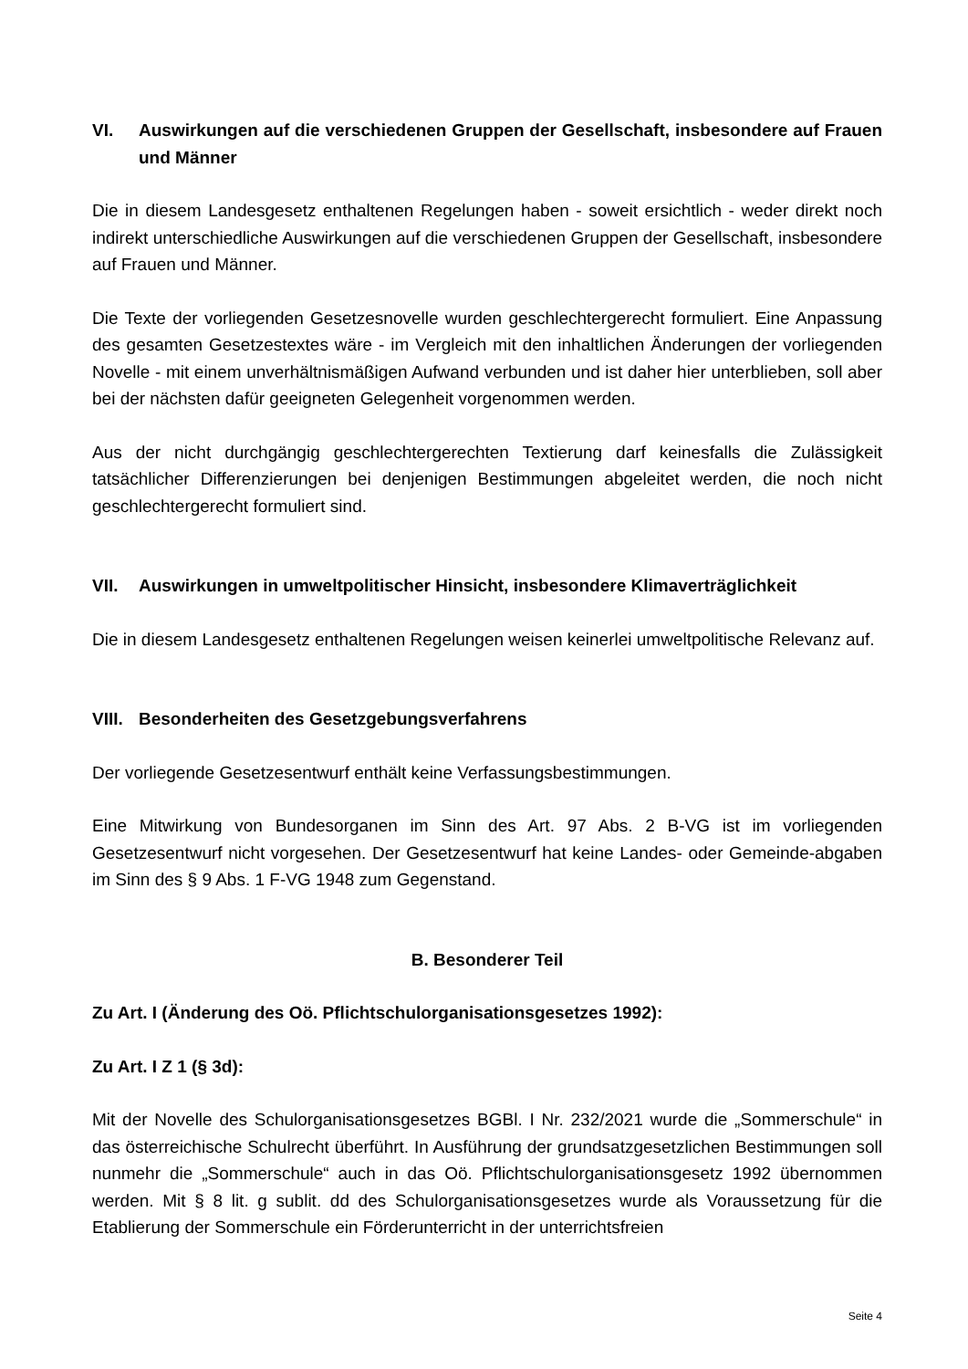VI. Auswirkungen auf die verschiedenen Gruppen der Gesellschaft, insbesondere auf Frauen und Männer
Die in diesem Landesgesetz enthaltenen Regelungen haben - soweit ersichtlich - weder direkt noch indirekt unterschiedliche Auswirkungen auf die verschiedenen Gruppen der Gesellschaft, insbesondere auf Frauen und Männer.
Die Texte der vorliegenden Gesetzesnovelle wurden geschlechtergerecht formuliert. Eine Anpassung des gesamten Gesetzestextes wäre - im Vergleich mit den inhaltlichen Änderungen der vorliegenden Novelle - mit einem unverhältnismäßigen Aufwand verbunden und ist daher hier unterblieben, soll aber bei der nächsten dafür geeigneten Gelegenheit vorgenommen werden.
Aus der nicht durchgängig geschlechtergerechten Textierung darf keinesfalls die Zulässigkeit tatsächlicher Differenzierungen bei denjenigen Bestimmungen abgeleitet werden, die noch nicht geschlechtergerecht formuliert sind.
VII. Auswirkungen in umweltpolitischer Hinsicht, insbesondere Klimaverträglichkeit
Die in diesem Landesgesetz enthaltenen Regelungen weisen keinerlei umweltpolitische Relevanz auf.
VIII. Besonderheiten des Gesetzgebungsverfahrens
Der vorliegende Gesetzesentwurf enthält keine Verfassungsbestimmungen.
Eine Mitwirkung von Bundesorganen im Sinn des Art. 97 Abs. 2 B-VG ist im vorliegenden Gesetzesentwurf nicht vorgesehen. Der Gesetzesentwurf hat keine Landes- oder Gemeinde-abgaben im Sinn des § 9 Abs. 1 F-VG 1948 zum Gegenstand.
B. Besonderer Teil
Zu Art. I (Änderung des Oö. Pflichtschulorganisationsgesetzes 1992):
Zu Art. I Z 1 (§ 3d):
Mit der Novelle des Schulorganisationsgesetzes BGBl. I Nr. 232/2021 wurde die „Sommerschule“ in das österreichische Schulrecht überführt. In Ausführung der grundsatzgesetzlichen Bestimmungen soll nunmehr die „Sommerschule“ auch in das Oö. Pflichtschulorganisationsgesetz 1992 übernommen werden. Mit § 8 lit. g sublit. dd des Schulorganisationsgesetzes wurde als Voraussetzung für die Etablierung der Sommerschule ein Förderunterricht in der unterrichtsfreien
Seite 4